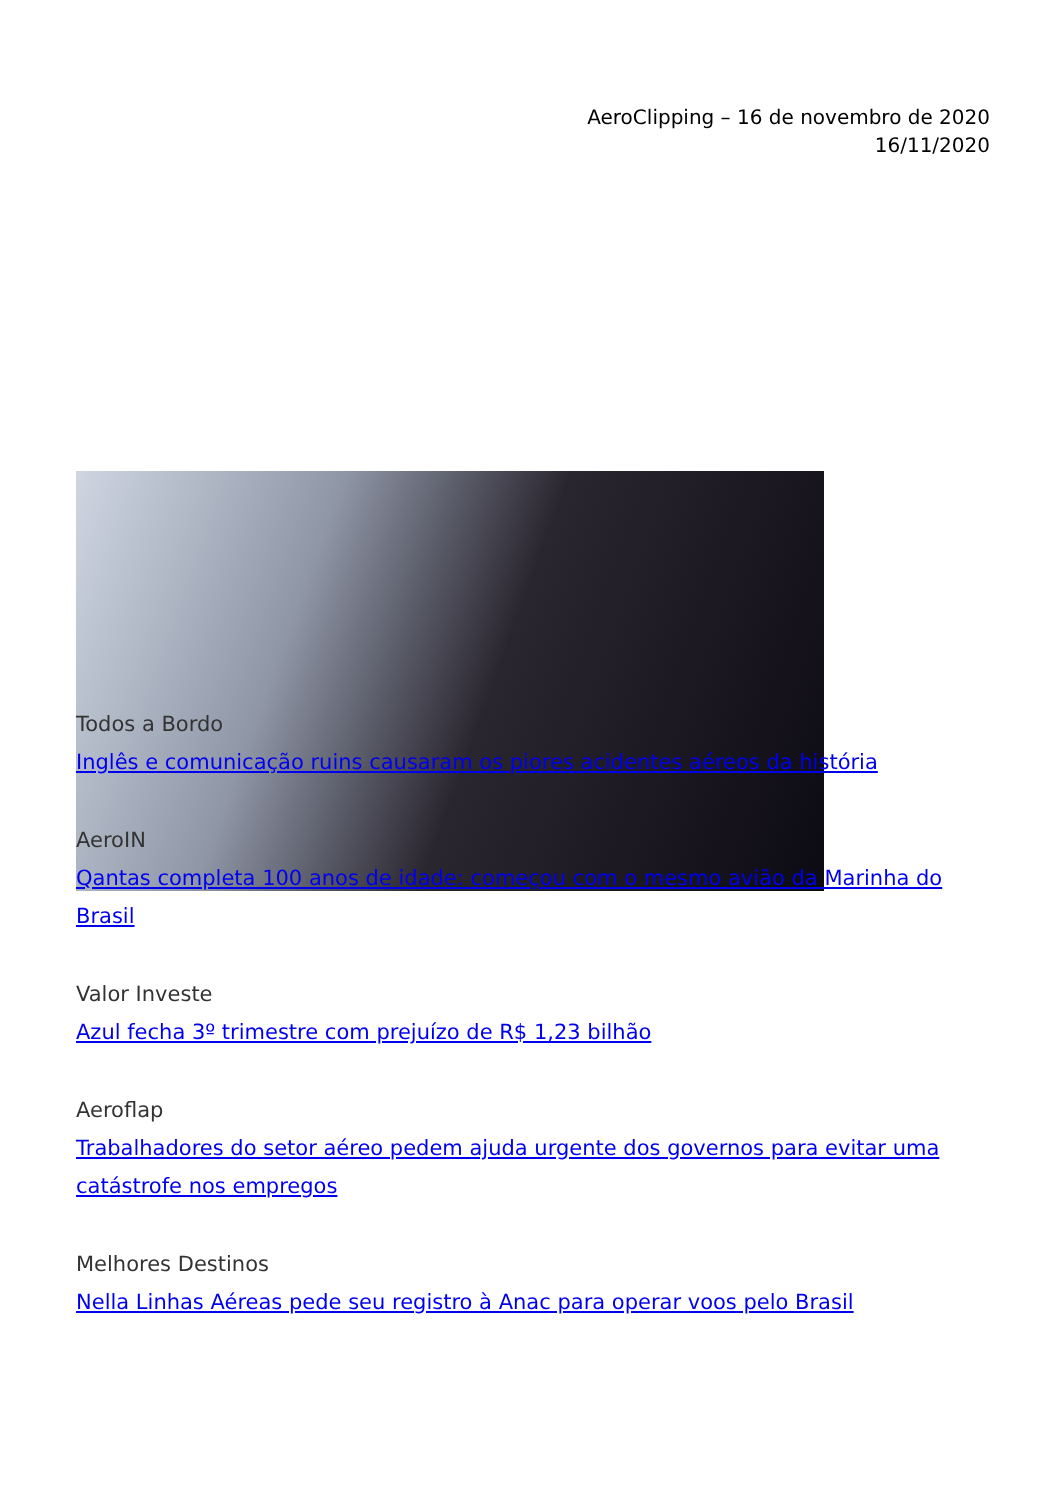AeroClipping – 16 de novembro de 2020
16/11/2020
Todos a Bordo
Inglês e comunicação ruins causaram os piores acidentes aéreos da história
AeroIN
Qantas completa 100 anos de idade: começou com o mesmo avião da Marinha do Brasil
Valor Investe
Azul fecha 3º trimestre com prejuízo de R$ 1,23 bilhão
Aeroflap
Trabalhadores do setor aéreo pedem ajuda urgente dos governos para evitar uma catástrofe nos empregos
Melhores Destinos
Nella Linhas Aéreas pede seu registro à Anac para operar voos pelo Brasil